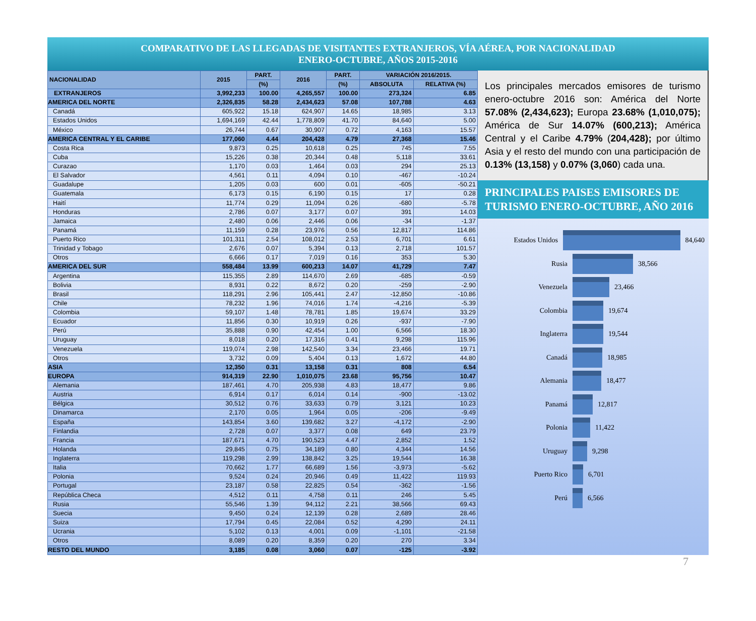COMPARATIVO DE LAS LLEGADAS DE VISITANTES EXTRANJEROS, VÍA AÉREA, POR NACIONALIDAD
ENERO-OCTUBRE, AÑOS 2015-2016
| NACIONALIDAD | 2015 | PART. | 2016 | PART. | VARIACIÓN 2016/2015. | |
| --- | --- | --- | --- | --- | --- | --- |
| | | (%) | | (%) | ABSOLUTA | RELATIVA (%) |
| EXTRANJEROS | 3,992,233 | 100.00 | 4,265,557 | 100.00 | 273,324 | 6.85 |
| AMERICA DEL NORTE | 2,326,835 | 58.28 | 2,434,623 | 57.08 | 107,788 | 4.63 |
| Canadá | 605,922 | 15.18 | 624,907 | 14.65 | 18,985 | 3.13 |
| Estados Unidos | 1,694,169 | 42.44 | 1,778,809 | 41.70 | 84,640 | 5.00 |
| México | 26,744 | 0.67 | 30,907 | 0.72 | 4,163 | 15.57 |
| AMERICA CENTRAL Y EL CARIBE | 177,060 | 4.44 | 204,428 | 4.79 | 27,368 | 15.46 |
| Costa Rica | 9,873 | 0.25 | 10,618 | 0.25 | 745 | 7.55 |
| Cuba | 15,226 | 0.38 | 20,344 | 0.48 | 5,118 | 33.61 |
| Curazao | 1,170 | 0.03 | 1,464 | 0.03 | 294 | 25.13 |
| El Salvador | 4,561 | 0.11 | 4,094 | 0.10 | -467 | -10.24 |
| Guadalupe | 1,205 | 0.03 | 600 | 0.01 | -605 | -50.21 |
| Guatemala | 6,173 | 0.15 | 6,190 | 0.15 | 17 | 0.28 |
| Haití | 11,774 | 0.29 | 11,094 | 0.26 | -680 | -5.78 |
| Honduras | 2,786 | 0.07 | 3,177 | 0.07 | 391 | 14.03 |
| Jamaica | 2,480 | 0.06 | 2,446 | 0.06 | -34 | -1.37 |
| Panamá | 11,159 | 0.28 | 23,976 | 0.56 | 12,817 | 114.86 |
| Puerto Rico | 101,311 | 2.54 | 108,012 | 2.53 | 6,701 | 6.61 |
| Trinidad y Tobago | 2,676 | 0.07 | 5,394 | 0.13 | 2,718 | 101.57 |
| Otros | 6,666 | 0.17 | 7,019 | 0.16 | 353 | 5.30 |
| AMERICA DEL SUR | 558,484 | 13.99 | 600,213 | 14.07 | 41,729 | 7.47 |
| Argentina | 115,355 | 2.89 | 114,670 | 2.69 | -685 | -0.59 |
| Bolivia | 8,931 | 0.22 | 8,672 | 0.20 | -259 | -2.90 |
| Brasil | 118,291 | 2.96 | 105,441 | 2.47 | -12,850 | -10.86 |
| Chile | 78,232 | 1.96 | 74,016 | 1.74 | -4,216 | -5.39 |
| Colombia | 59,107 | 1.48 | 78,781 | 1.85 | 19,674 | 33.29 |
| Ecuador | 11,856 | 0.30 | 10,919 | 0.26 | -937 | -7.90 |
| Perú | 35,888 | 0.90 | 42,454 | 1.00 | 6,566 | 18.30 |
| Uruguay | 8,018 | 0.20 | 17,316 | 0.41 | 9,298 | 115.96 |
| Venezuela | 119,074 | 2.98 | 142,540 | 3.34 | 23,466 | 19.71 |
| Otros | 3,732 | 0.09 | 5,404 | 0.13 | 1,672 | 44.80 |
| ASIA | 12,350 | 0.31 | 13,158 | 0.31 | 808 | 6.54 |
| EUROPA | 914,319 | 22.90 | 1,010,075 | 23.68 | 95,756 | 10.47 |
| Alemania | 187,461 | 4.70 | 205,938 | 4.83 | 18,477 | 9.86 |
| Austria | 6,914 | 0.17 | 6,014 | 0.14 | -900 | -13.02 |
| Bélgica | 30,512 | 0.76 | 33,633 | 0.79 | 3,121 | 10.23 |
| Dinamarca | 2,170 | 0.05 | 1,964 | 0.05 | -206 | -9.49 |
| España | 143,854 | 3.60 | 139,682 | 3.27 | -4,172 | -2.90 |
| Finlandia | 2,728 | 0.07 | 3,377 | 0.08 | 649 | 23.79 |
| Francia | 187,671 | 4.70 | 190,523 | 4.47 | 2,852 | 1.52 |
| Holanda | 29,845 | 0.75 | 34,189 | 0.80 | 4,344 | 14.56 |
| Inglaterra | 119,298 | 2.99 | 138,842 | 3.25 | 19,544 | 16.38 |
| Italia | 70,662 | 1.77 | 66,689 | 1.56 | -3,973 | -5.62 |
| Polonia | 9,524 | 0.24 | 20,946 | 0.49 | 11,422 | 119.93 |
| Portugal | 23,187 | 0.58 | 22,825 | 0.54 | -362 | -1.56 |
| República Checa | 4,512 | 0.11 | 4,758 | 0.11 | 246 | 5.45 |
| Rusia | 55,546 | 1.39 | 94,112 | 2.21 | 38,566 | 69.43 |
| Suecia | 9,450 | 0.24 | 12,139 | 0.28 | 2,689 | 28.46 |
| Suiza | 17,794 | 0.45 | 22,084 | 0.52 | 4,290 | 24.11 |
| Ucrania | 5,102 | 0.13 | 4,001 | 0.09 | -1,101 | -21.58 |
| Otros | 8,089 | 0.20 | 8,359 | 0.20 | 270 | 3.34 |
| RESTO DEL MUNDO | 3,185 | 0.08 | 3,060 | 0.07 | -125 | -3.92 |
Los principales mercados emisores de turismo enero-octubre 2016 son: América del Norte 57.08% (2,434,623); Europa 23.68% (1,010,075); América de Sur 14.07% (600,213); América Central y el Caribe 4.79% (204,428); por último Asia y el resto del mundo con una participación de 0.13% (13,158) y 0.07% (3,060) cada una.
PRINCIPALES PAISES EMISORES DE TURISMO ENERO-OCTUBRE, AÑO 2016
Estados Unidos 84,640
Rusia 38,566
Venezuela 23,466
Colombia 19,674
Inglaterra 19,544
Canadá 18,985
Alemania 18,477
Panamá 12,817
Polonia 11,422
Uruguay 9,298
Puerto Rico 6,701
Perú 6,566
7